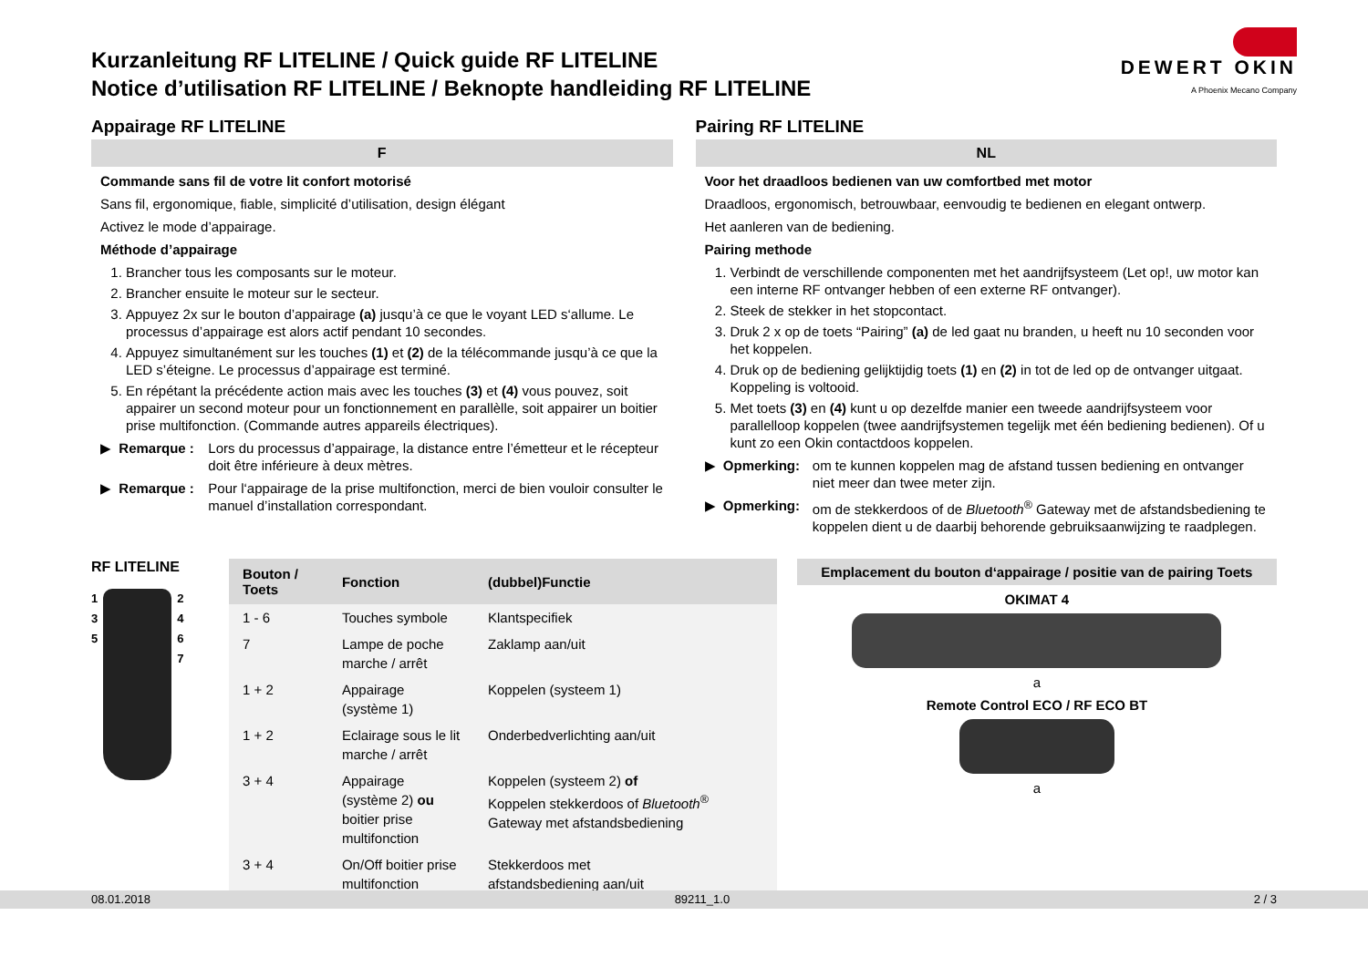DEWERT OKIN
A Phoenix Mecano Company
Kurzanleitung RF LITELINE / Quick guide RF LITELINE
Notice d’utilisation RF LITELINE / Beknopte handleiding RF LITELINE
Appairage RF LITELINE
F
Commande sans fil de votre lit confort motorisé
Sans fil, ergonomique, fiable, simplicité d’utilisation, design élégant
Activez le mode d’appairage.
Méthode d’appairage
1. Brancher tous les composants sur le moteur.
2. Brancher ensuite le moteur sur le secteur.
3. Appuyez 2x sur le bouton d’appairage (a) jusqu’à ce que le voyant LED s‘allume. Le processus d’appairage est alors actif pendant 10 secondes.
4. Appuyez simultanément sur les touches (1) et (2) de la télécommande jusqu’à ce que la LED s’éteigne. Le processus d’appairage est terminé.
5. En répétant la précédente action mais avec les touches (3) et (4) vous pouvez, soit appairer un second moteur pour un fonctionnement en parallèlle, soit appairer un boitier prise multifonction. (Commande autres appareils électriques).
▶ Remarque : Lors du processus d’appairage, la distance entre l’émetteur et le récepteur doit être inférieure à deux mètres.
▶ Remarque : Pour l‘appairage de la prise multifonction, merci de bien vouloir consulter le manuel d’installation correspondant.
Pairing RF LITELINE
NL
Voor het draadloos bedienen van uw comfortbed met motor
Draadloos, ergonomisch, betrouwbaar, eenvoudig te bedienen en elegant ontwerp.
Het aanleren van de bediening.
Pairing methode
1. Verbindt de verschillende componenten met het aandrijfsysteem (Let op!, uw motor kan een interne RF ontvanger hebben of een externe RF ontvanger).
2. Steek de stekker in het stopcontact.
3. Druk 2 x op de toets “Pairing” (a) de led gaat nu branden, u heeft nu 10 seconden voor het koppelen.
4. Druk op de bediening gelijktijdig toets (1) en (2) in tot de led op de ontvanger uitgaat. Koppeling is voltooid.
5. Met toets (3) en (4) kunt u op dezelfde manier een tweede aandrijfsysteem voor parallelloop koppelen (twee aandrijfsystemen tegelijk met één bediening bedienen). Of u kunt zo een Okin contactdoos koppelen.
▶ Opmerking: om te kunnen koppelen mag de afstand tussen bediening en ontvanger niet meer dan twee meter zijn.
▶ Opmerking: om de stekkerdoos of de Bluetooth<sup>®</sup> Gateway met de afstandsbediening te koppelen dient u de daarbij behorende gebruiksaanwijzing te raadplegen.
RF LITELINE
1
3
5
2
4
6
7
| Bouton / Toets | Fonction | (dubbel)Functie |
| --- | --- | --- |
| 1 - 6 | Touches symbole | Klantspecifiek |
| 7 | Lampe de poche marche / arrêt | Zaklamp aan/uit |
| 1 + 2 | Appairage (système 1) | Koppelen (systeem 1) |
| 1 + 2 | Eclairage sous le lit marche / arrêt | Onderbedverlichting aan/uit |
| 3 + 4 | Appairage (système 2) ou boitier prise multifonction | Koppelen (systeem 2) of Koppelen stekkerdoos of Bluetooth<sup>®</sup> Gateway met afstandsbediening |
| 3 + 4 | On/Off boitier prise multifonction | Stekkerdoos met afstandsbediening aan/uit |
Emplacement du bouton d‘appairage / positie van de pairing Toets
OKIMAT 4
a
Remote Control ECO / RF ECO BT
a
08.01.2018 89211_1.0 2 / 3